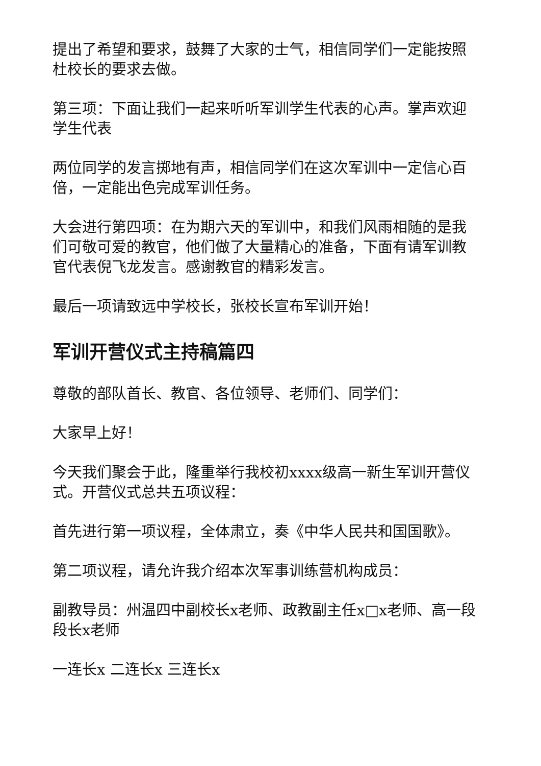提出了希望和要求，鼓舞了大家的士气，相信同学们一定能按照杜校长的要求去做。
第三项：下面让我们一起来听听军训学生代表的心声。掌声欢迎学生代表
两位同学的发言掷地有声，相信同学们在这次军训中一定信心百倍，一定能出色完成军训任务。
大会进行第四项：在为期六天的军训中，和我们风雨相随的是我们可敬可爱的教官，他们做了大量精心的准备，下面有请军训教官代表倪飞龙发言。感谢教官的精彩发言。
最后一项请致远中学校长，张校长宣布军训开始！
军训开营仪式主持稿篇四
尊敬的部队首长、教官、各位领导、老师们、同学们：
大家早上好！
今天我们聚会于此，隆重举行我校初xxxx级高一新生军训开营仪式。开营仪式总共五项议程：
首先进行第一项议程，全体肃立，奏《中华人民共和国国歌》。
第二项议程，请允许我介绍本次军事训练营机构成员：
副教导员：州温四中副校长x老师、政教副主任x□x老师、高一段段长x老师
一连长x 二连长x 三连长x